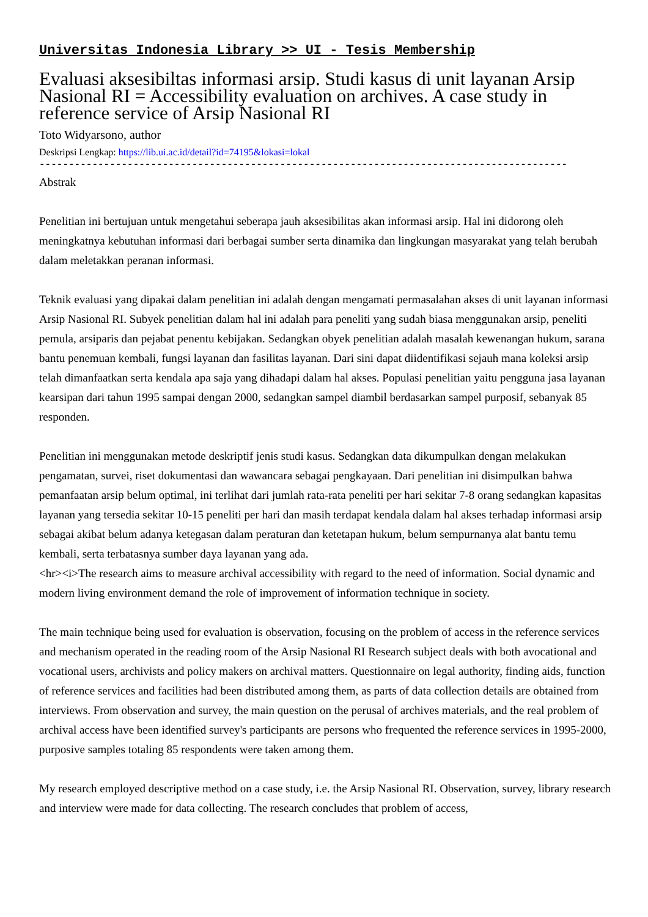Universitas Indonesia Library >> UI - Tesis Membership
Evaluasi aksesibiltas informasi arsip. Studi kasus di unit layanan Arsip Nasional RI = Accessibility evaluation on archives. A case study in reference service of Arsip Nasional RI
Toto Widyarsono, author
Deskripsi Lengkap: https://lib.ui.ac.id/detail?id=74195&lokasi=lokal
------------------------------------------------------------------------------------------
Abstrak
Penelitian ini bertujuan untuk mengetahui seberapa jauh aksesibilitas akan informasi arsip. Hal ini didorong oleh meningkatnya kebutuhan informasi dari berbagai sumber serta dinamika dan lingkungan masyarakat yang telah berubah dalam meletakkan peranan informasi.
Teknik evaluasi yang dipakai dalam penelitian ini adalah dengan mengamati permasalahan akses di unit layanan informasi Arsip Nasional RI. Subyek penelitian dalam hal ini adalah para peneliti yang sudah biasa menggunakan arsip, peneliti pemula, arsiparis dan pejabat penentu kebijakan. Sedangkan obyek penelitian adalah masalah kewenangan hukum, sarana bantu penemuan kembali, fungsi layanan dan fasilitas layanan. Dari sini dapat diidentifikasi sejauh mana koleksi arsip telah dimanfaatkan serta kendala apa saja yang dihadapi dalam hal akses. Populasi penelitian yaitu pengguna jasa layanan kearsipan dari tahun 1995 sampai dengan 2000, sedangkan sampel diambil berdasarkan sampel purposif, sebanyak 85 responden.
Penelitian ini menggunakan metode deskriptif jenis studi kasus. Sedangkan data dikumpulkan dengan melakukan pengamatan, survei, riset dokumentasi dan wawancara sebagai pengkayaan. Dari penelitian ini disimpulkan bahwa pemanfaatan arsip belum optimal, ini terlihat dari jumlah rata-rata peneliti per hari sekitar 7-8 orang sedangkan kapasitas layanan yang tersedia sekitar 10-15 peneliti per hari dan masih terdapat kendala dalam hal akses terhadap informasi arsip sebagai akibat belum adanya ketegasan dalam peraturan dan ketetapan hukum, belum sempurnanya alat bantu temu kembali, serta terbatasnya sumber daya layanan yang ada.
<hr><i>The research aims to measure archival accessibility with regard to the need of information. Social dynamic and modern living environment demand the role of improvement of information technique in society.
The main technique being used for evaluation is observation, focusing on the problem of access in the reference services and mechanism operated in the reading room of the Arsip Nasional RI Research subject deals with both avocational and vocational users, archivists and policy makers on archival matters. Questionnaire on legal authority, finding aids, function of reference services and facilities had been distributed among them, as parts of data collection details are obtained from interviews. From observation and survey, the main question on the perusal of archives materials, and the real problem of archival access have been identified survey's participants are persons who frequented the reference services in 1995-2000, purposive samples totaling 85 respondents were taken among them.
My research employed descriptive method on a case study, i.e. the Arsip Nasional RI. Observation, survey, library research and interview were made for data collecting. The research concludes that problem of access,